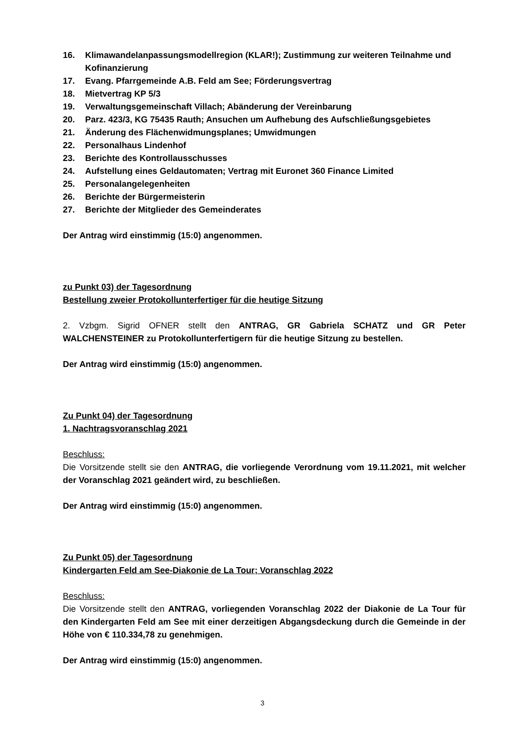16. Klimawandelanpassungsmodellregion (KLAR!); Zustimmung zur weiteren Teilnahme und Kofinanzierung
17. Evang. Pfarrgemeinde A.B. Feld am See; Förderungsvertrag
18. Mietvertrag KP 5/3
19. Verwaltungsgemeinschaft Villach; Abänderung der Vereinbarung
20. Parz. 423/3, KG 75435 Rauth; Ansuchen um Aufhebung des Aufschließungsgebietes
21. Änderung des Flächenwidmungsplanes; Umwidmungen
22. Personalhaus Lindenhof
23. Berichte des Kontrollausschusses
24. Aufstellung eines Geldautomaten; Vertrag mit Euronet 360 Finance Limited
25. Personalangelegenheiten
26. Berichte der Bürgermeisterin
27. Berichte der Mitglieder des Gemeinderates
Der Antrag wird einstimmig (15:0) angenommen.
zu Punkt 03) der Tagesordnung
Bestellung zweier Protokollunterfertiger für die heutige Sitzung
2. Vzbgm. Sigrid OFNER stellt den ANTRAG, GR Gabriela SCHATZ und GR Peter WALCHENSTEINER zu Protokollunterfertigern für die heutige Sitzung zu bestellen.
Der Antrag wird einstimmig (15:0) angenommen.
Zu Punkt 04) der Tagesordnung
1. Nachtragsvoranschlag 2021
Beschluss:
Die Vorsitzende stellt sie den ANTRAG, die vorliegende Verordnung vom 19.11.2021, mit welcher der Voranschlag 2021 geändert wird, zu beschließen.
Der Antrag wird einstimmig (15:0) angenommen.
Zu Punkt 05) der Tagesordnung
Kindergarten Feld am See-Diakonie de La Tour; Voranschlag 2022
Beschluss:
Die Vorsitzende stellt den ANTRAG, vorliegenden Voranschlag 2022 der Diakonie de La Tour für den Kindergarten Feld am See mit einer derzeitigen Abgangsdeckung durch die Gemeinde in der Höhe von € 110.334,78 zu genehmigen.
Der Antrag wird einstimmig (15:0) angenommen.
3